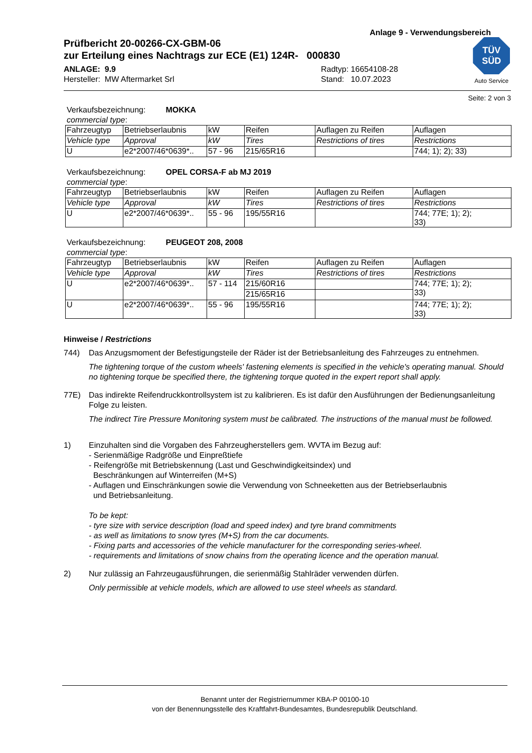Anlage 9 - Verwendungsbereich
Prüfbericht 20-00266-CX-GBM-06
zur Erteilung eines Nachtrags zur ECE (E1) 124R- 000830
ANLAGE: 9.9
Hersteller: MW Aftermarket Srl
Radtyp: 16654108-28
Stand: 10.07.2023
TÜV
SÜD
Auto Service
Seite: 2 von 3
Verkaufsbezeichnung: MOKKA
commercial type:
| Fahrzeugtyp | Betriebserlaubnis | kW | Reifen | Auflagen zu Reifen | Auflagen |
| Vehicle type | Approval | kW | Tires | Restrictions of tires | Restrictions |
| U | e2*2007/46*0639*.. | 57 - 96 | 215/65R16 | | 744; 1); 2); 33) |
Verkaufsbezeichnung: OPEL CORSA-F ab MJ 2019
commercial type:
| Fahrzeugtyp | Betriebserlaubnis | kW | Reifen | Auflagen zu Reifen | Auflagen |
| Vehicle type | Approval | kW | Tires | Restrictions of tires | Restrictions |
| U | e2*2007/46*0639*.. | 55 - 96 | 195/55R16 | | 744; 77E; 1); 2); 33) |
Verkaufsbezeichnung: PEUGEOT 208, 2008
commercial type:
| Fahrzeugtyp | Betriebserlaubnis | kW | Reifen | Auflagen zu Reifen | Auflagen |
| Vehicle type | Approval | kW | Tires | Restrictions of tires | Restrictions |
| U | e2*2007/46*0639*.. | 57 - 114 | 215/60R16 | | 744; 77E; 1); 2); 33) |
| | | | 215/65R16 | | |
| U | e2*2007/46*0639*.. | 55 - 96 | 195/55R16 | | 744; 77E; 1); 2); 33) |
Hinweise / Restrictions
744) Das Anzugsmoment der Befestigungsteile der Räder ist der Betriebsanleitung des Fahrzeuges zu entnehmen.
The tightening torque of the custom wheels' fastening elements is specified in the vehicle's operating manual. Should no tightening torque be specified there, the tightening torque quoted in the expert report shall apply.
77E) Das indirekte Reifendruckkontrollsystem ist zu kalibrieren. Es ist dafür den Ausführungen der Bedienungsanleitung Folge zu leisten.
The indirect Tire Pressure Monitoring system must be calibrated. The instructions of the manual must be followed.
1) Einzuhalten sind die Vorgaben des Fahrzeugherstellers gem. WVTA im Bezug auf:
- Serienmäßige Radgröße und Einpreßtiefe
- Reifengröße mit Betriebskennung (Last und Geschwindigkeitsindex) und
Beschränkungen auf Winterreifen (M+S)
- Auflagen und Einschränkungen sowie die Verwendung von Schneeketten aus der Betriebserlaubnis
und Betriebsanleitung.
To be kept:
- tyre size with service description (load and speed index) and tyre brand commitments
- as well as limitations to snow tyres (M+S) from the car documents.
- Fixing parts and accessories of the vehicle manufacturer for the corresponding series-wheel.
- requirements and limitations of snow chains from the operating licence and the operation manual.
2) Nur zulässig an Fahrzeugausführungen, die serienmäßig Stahlräder verwenden dürfen.
Only permissible at vehicle models, which are allowed to use steel wheels as standard.
Benannt unter der Registriernummer KBA-P 00100-10
von der Benennungsstelle des Kraftfahrt-Bundesamtes, Bundesrepublik Deutschland.